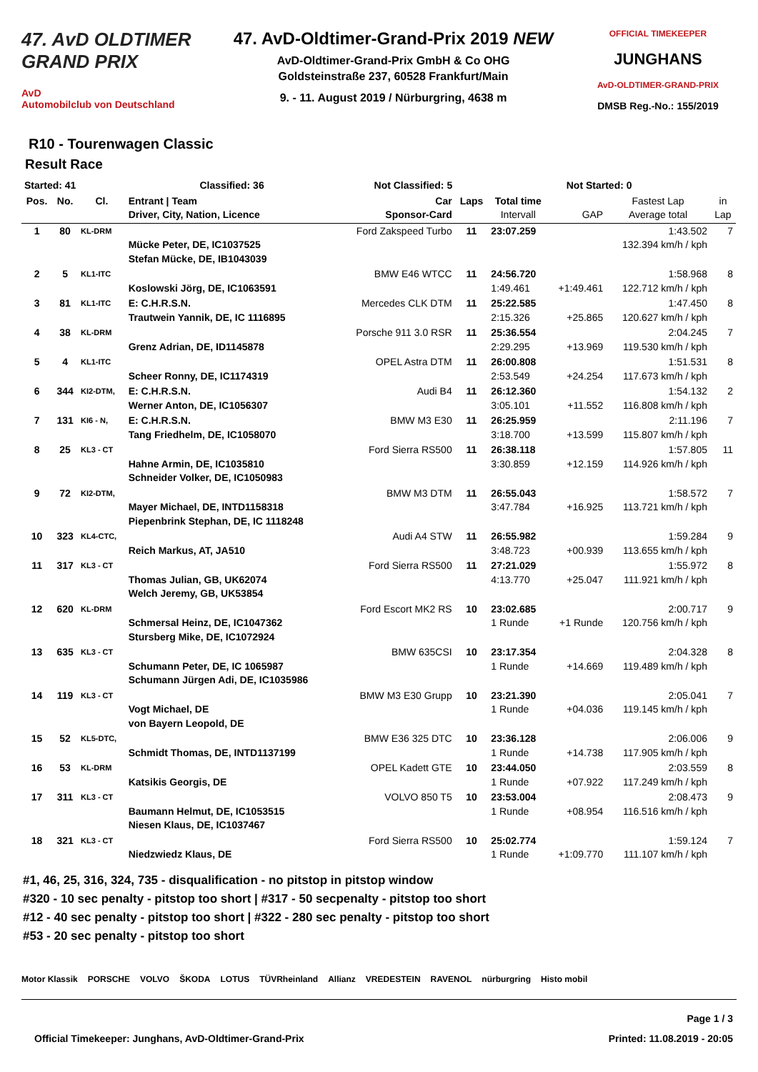47. AvD OLDTIMER
GRAND PRIX
AvD
Automobilclub von Deutschland
47. AvD-Oldtimer-Grand-Prix 2019 NEW
AvD-Oldtimer-Grand-Prix GmbH & Co OHG
Goldsteinstraße 237, 60528 Frankfurt/Main
9. - 11. August 2019 / Nürburgring, 4638 m
OFFICIAL TIMEKEEPER
JUNGHANS
AvD-OLDTIMER-GRAND-PRIX
DMSB Reg.-No.: 155/2019
R10 - Tourenwagen Classic
Result Race
| Started: 41 | | | Classified: 36 | Not Classified: 5 | | Not Started: 0 | | | |
| --- | --- | --- | --- | --- | --- | --- | --- | --- | --- |
| Pos. | No. | Cl. | Entrant / Team Driver, City, Nation, Licence | Car Sponsor-Card | Laps | Total time Intervall | GAP | Fastest Lap Average total | in Lap |
| 1 | 80 | KL-DRM | Mücke Peter, DE, IC1037525 Stefan Mücke, DE, IB1043039 | Ford Zakspeed Turbo | 11 | 23:07.259 | | 1:43.502 132.394 km/h / kph | 7 |
| 2 | 5 | KL1-ITC | Koslowski Jörg, DE, IC1063591 | BMW E46 WTCC | 11 | 24:56.720 1:49.461 | +1:49.461 | 1:58.968 122.712 km/h / kph | 8 |
| 3 | 81 | KL1-ITC | E: C.H.R.S.N. Trautwein Yannik, DE, IC 1116895 | Mercedes CLK DTM | 11 | 25:22.585 2:15.326 | +25.865 | 1:47.450 120.627 km/h / kph | 8 |
| 4 | 38 | KL-DRM | Grenz Adrian, DE, ID1145878 | Porsche 911 3.0 RSR | 11 | 25:36.554 2:29.295 | +13.969 | 2:04.245 119.530 km/h / kph | 7 |
| 5 | 4 | KL1-ITC | Scheer Ronny, DE, IC1174319 | OPEL Astra DTM | 11 | 26:00.808 2:53.549 | +24.254 | 1:51.531 117.673 km/h / kph | 8 |
| 6 | 344 | KI2-DTM, | E: C.H.R.S.N. Werner Anton, DE, IC1056307 | Audi B4 | 11 | 26:12.360 3:05.101 | +11.552 | 1:54.132 116.808 km/h / kph | 2 |
| 7 | 131 | KI6 - N, | E: C.H.R.S.N. Tang Friedhelm, DE, IC1058070 | BMW M3 E30 | 11 | 26:25.959 3:18.700 | +13.599 | 2:11.196 115.807 km/h / kph | 7 |
| 8 | 25 | KL3 - CT | Hahne Armin, DE, IC1035810 Schneider Volker, DE, IC1050983 | Ford Sierra RS500 | 11 | 26:38.118 3:30.859 | +12.159 | 1:57.805 114.926 km/h / kph | 11 |
| 9 | 72 | KI2-DTM, | Mayer Michael, DE, INTD1158318 Piepenbrink Stephan, DE, IC 1118248 | BMW M3 DTM | 11 | 26:55.043 3:47.784 | +16.925 | 1:58.572 113.721 km/h / kph | 7 |
| 10 | 323 | KL4-CTC, | Reich Markus, AT, JA510 | Audi A4 STW | 11 | 26:55.982 3:48.723 | +00.939 | 1:59.284 113.655 km/h / kph | 9 |
| 11 | 317 | KL3 - CT | Thomas Julian, GB, UK62074 Welch Jeremy, GB, UK53854 | Ford Sierra RS500 | 11 | 27:21.029 4:13.770 | +25.047 | 1:55.972 111.921 km/h / kph | 8 |
| 12 | 620 | KL-DRM | Schmersal Heinz, DE, IC1047362 Stursberg Mike, DE, IC1072924 | Ford Escort MK2 RS | 10 | 23:02.685 1 Runde | +1 Runde | 2:00.717 120.756 km/h / kph | 9 |
| 13 | 635 | KL3 - CT | Schumann Peter, DE, IC 1065987 Schumann Jürgen Adi, DE, IC1035986 | BMW 635CSI | 10 | 23:17.354 1 Runde | +14.669 | 2:04.328 119.489 km/h / kph | 8 |
| 14 | 119 | KL3 - CT | Vogt Michael, DE von Bayern Leopold, DE | BMW M3 E30 Grupp | 10 | 23:21.390 1 Runde | +04.036 | 2:05.041 119.145 km/h / kph | 7 |
| 15 | 52 | KL5-DTC, | Schmidt Thomas, DE, INTD1137199 | BMW E36 325 DTC | 10 | 23:36.128 1 Runde | +14.738 | 2:06.006 117.905 km/h / kph | 9 |
| 16 | 53 | KL-DRM | Katsikis Georgis, DE | OPEL Kadett GTE | 10 | 23:44.050 1 Runde | +07.922 | 2:03.559 117.249 km/h / kph | 8 |
| 17 | 311 | KL3 - CT | Baumann Helmut, DE, IC1053515 Niesen Klaus, DE, IC1037467 | VOLVO 850 T5 | 10 | 23:53.004 1 Runde | +08.954 | 2:08.473 116.516 km/h / kph | 9 |
| 18 | 321 | KL3 - CT | Niedzwiedz Klaus, DE | Ford Sierra RS500 | 10 | 25:02.774 1 Runde | +1:09.770 | 1:59.124 111.107 km/h / kph | 7 |
#1, 46, 25, 316, 324, 735 - disqualification - no pitstop in pitstop window
#320 - 10 sec penalty - pitstop too short | #317 - 50 secpenalty - pitstop too short
#12 - 40 sec penalty - pitstop too short | #322 - 280 sec penalty - pitstop too short
#53 - 20 sec penalty - pitstop too short
Motor Klassik PORSCHE VOLVO ŠKODA LOTUS TÜVRheinland Allianz VREDESTEIN RAVENOL nürburgring Histo mobil
Page 1 / 3
Official Timekeeper: Junghans, AvD-Oldtimer-Grand-Prix Printed: 11.08.2019 - 20:05